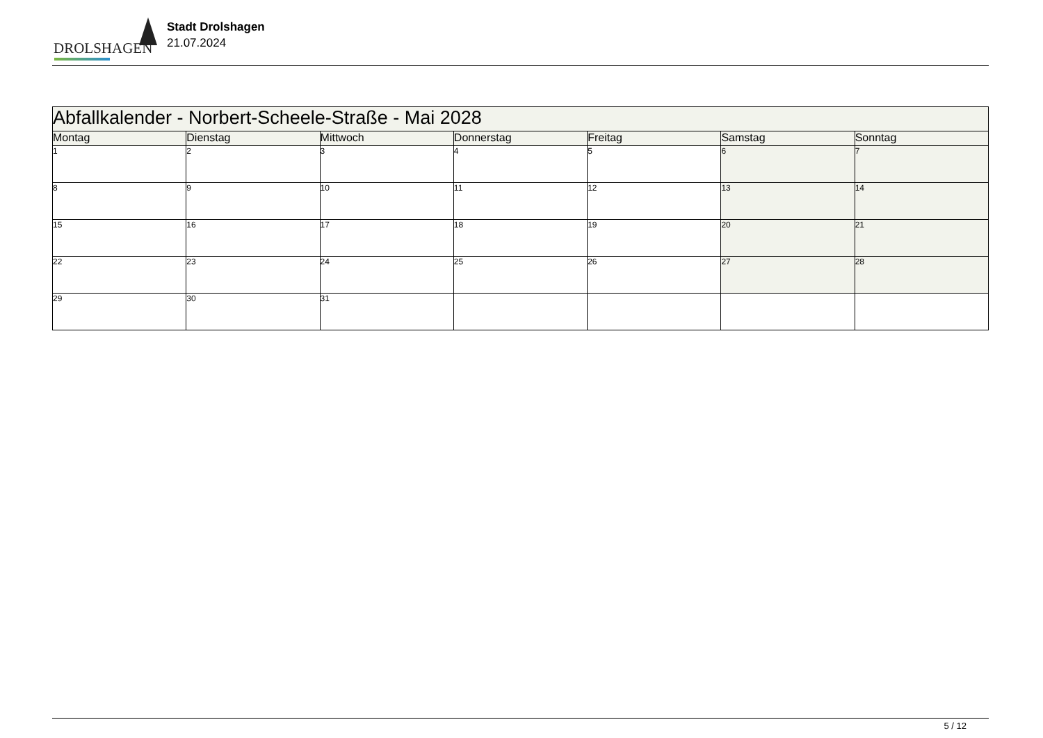DROLSHAGEN
Stadt Drolshagen
21.07.2024
| Abfallkalender - Norbert-Scheele-Straße - Mai 2028 | | | | | | |
| --- | --- | --- | --- | --- | --- | --- |
| Montag | Dienstag | Mittwoch | Donnerstag | Freitag | Samstag | Sonntag |
| 1 | 2 | 3 | 4 | 5 | 6 | 7 |
| 8 | 9 | 10 | 11 | 12 | 13 | 14 |
| 15 | 16 | 17 | 18 | 19 | 20 | 21 |
| 22 | 23 | 24 | 25 | 26 | 27 | 28 |
| 29 | 30 | 31 | | | | |
5 / 12